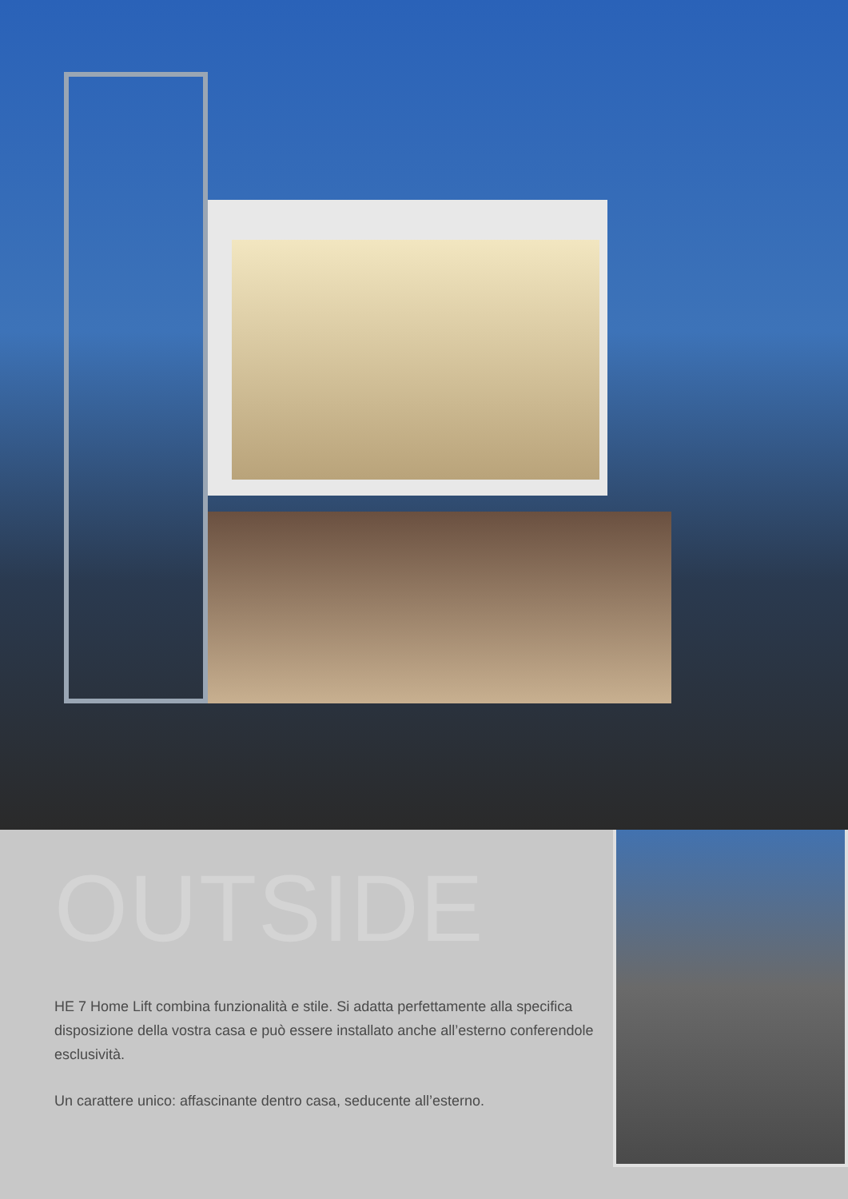OUTSIDE
HE 7 Home Lift combina funzionalità e stile. Si adatta perfettamente alla specifica disposizione della vostra casa e può essere installato anche all’esterno conferendole esclusività.
Un carattere unico: affascinante dentro casa, seducente all’esterno.